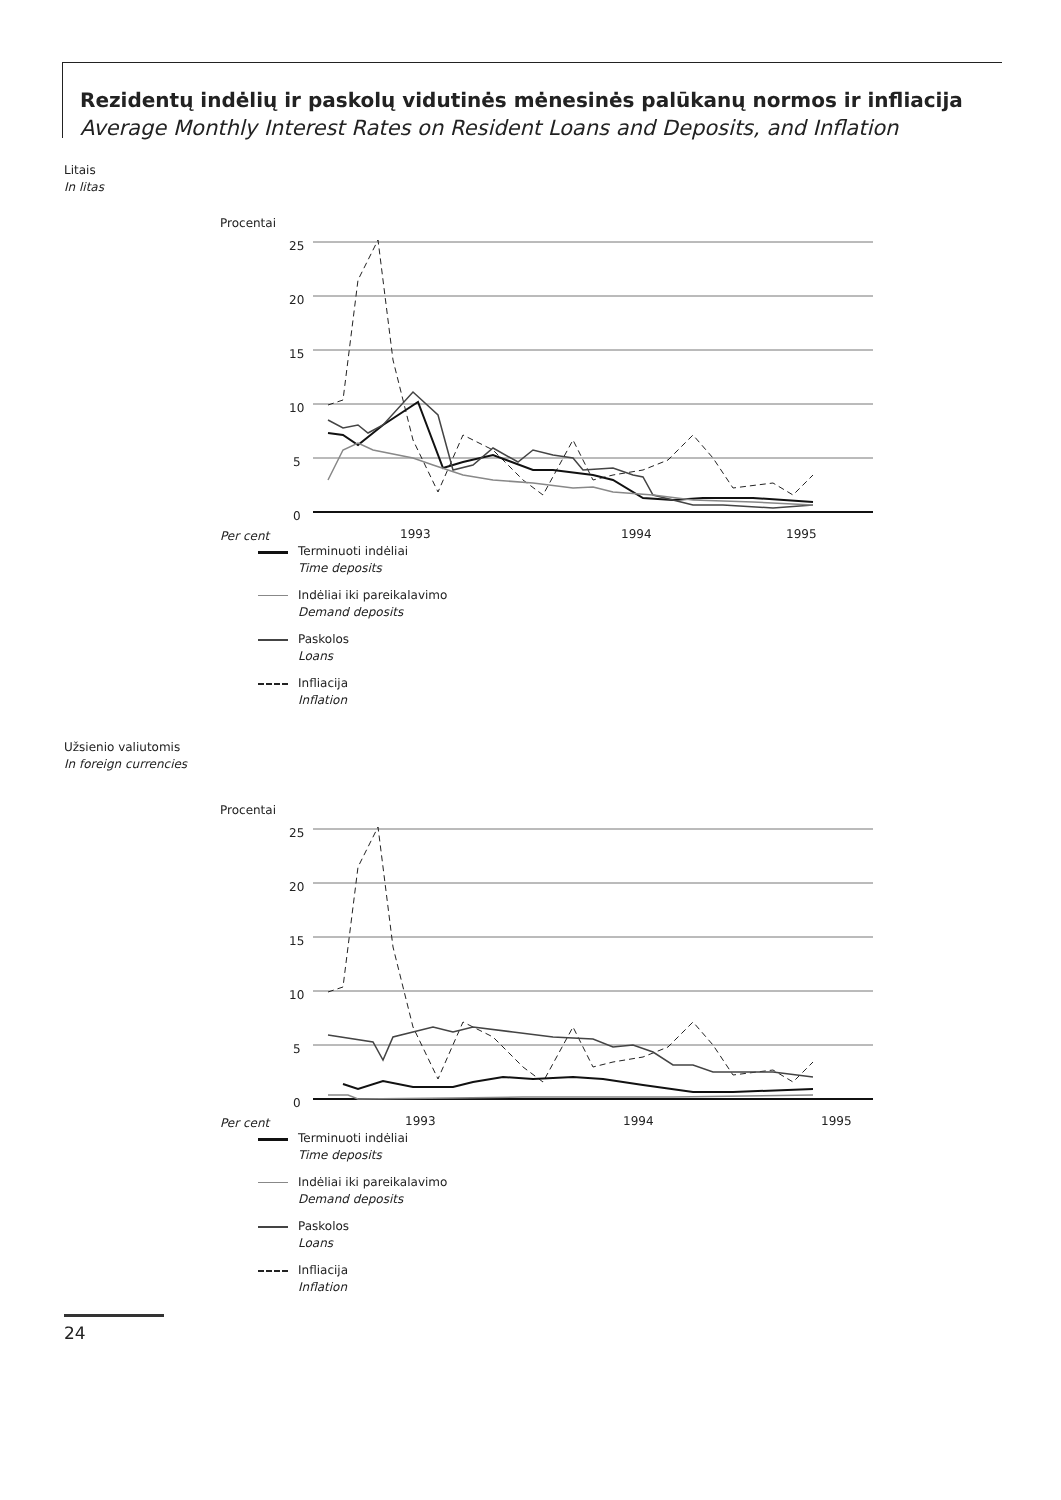Rezidentų indėlių ir paskolų vidutinės mėnesinės palūkanų normos ir infliacija
Average Monthly Interest Rates on Resident Loans and Deposits, and Inflation
Litais
In litas
Procentai
Per cent
25
20
15
10
5
0
1993
1994
1995
Terminuoti indėliai
Time deposits
Indėliai iki pareikalavimo
Demand deposits
Paskolos
Loans
Infliacija
Inflation
Užsienio valiutomis
In foreign currencies
Procentai
Per cent
25
20
15
10
5
0
1993
1994
1995
Terminuoti indėliai
Time deposits
Indėliai iki pareikalavimo
Demand deposits
Paskolos
Loans
Infliacija
Inflation
24